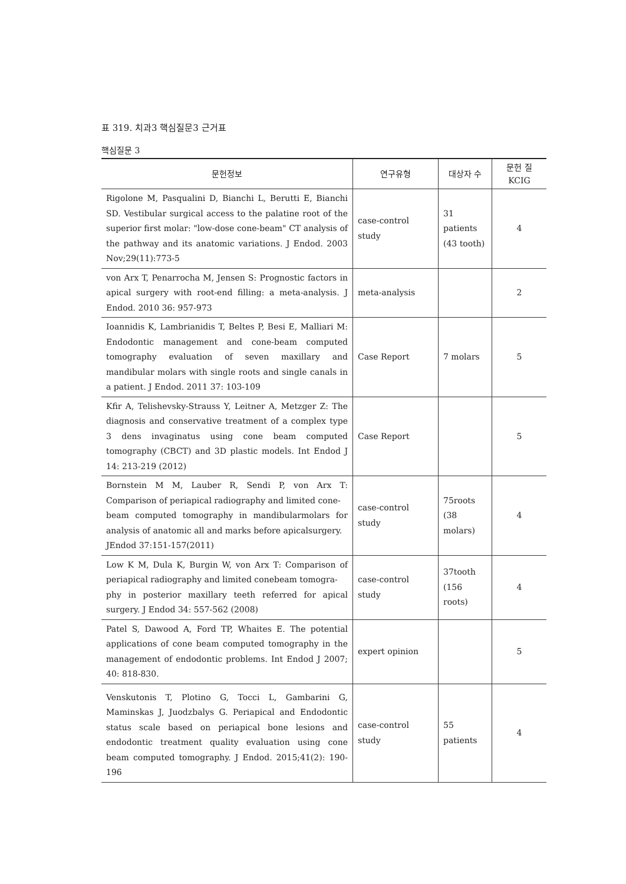표 319. 치과3 핵심질문3 근거표
핵심질문 3
| 문헌정보 | 연구유형 | 대상자 수 | 문헌 질 KCIG |
| --- | --- | --- | --- |
| Rigolone M, Pasqualini D, Bianchi L, Berutti E, Bianchi SD. Vestibular surgical access to the palatine root of the superior first molar: "low-dose cone-beam" CT analysis of the pathway and its anatomic variations. J Endod. 2003 Nov;29(11):773-5 | case-control study | 31 patients (43 tooth) | 4 |
| von Arx T, Penarrocha M, Jensen S: Prognostic factors in apical surgery with root-end filling: a meta-analysis. J Endod. 2010 36: 957-973 | meta-analysis | | 2 |
| Ioannidis K, Lambrianidis T, Beltes P, Besi E, Malliari M: Endodontic management and cone-beam computed tomography evaluation of seven maxillary and mandibular molars with single roots and single canals in a patient. J Endod. 2011 37: 103-109 | Case Report | 7 molars | 5 |
| Kfir A, Telishevsky-Strauss Y, Leitner A, Metzger Z: The diagnosis and conservative treatment of a complex type 3 dens invaginatus using cone beam computed tomography (CBCT) and 3D plastic models. Int Endod J 14: 213-219 (2012) | Case Report | | 5 |
| Bornstein M M, Lauber R, Sendi P, von Arx T: Comparison of periapical radiography and limited cone- beam computed tomography in mandibularmolars for analysis of anatomic all and marks before apicalsurgery. JEndod 37:151-157(2011) | case-control study | 75roots (38 molars) | 4 |
| Low K M, Dula K, Burgin W, von Arx T: Comparison of periapical radiography and limited conebeam tomogra- phy in posterior maxillary teeth referred for apical surgery. J Endod 34: 557-562 (2008) | case-control study | 37tooth (156 roots) | 4 |
| Patel S, Dawood A, Ford TP, Whaites E. The potential applications of cone beam computed tomography in the management of endodontic problems. Int Endod J 2007; 40: 818-830. | expert opinion | | 5 |
| Venskutonis T, Plotino G, Tocci L, Gambarini G, Maminskas J, Juodzbalys G. Periapical and Endodontic status scale based on periapical bone lesions and endodontic treatment quality evaluation using cone beam computed tomography. J Endod. 2015;41(2): 190-196 | case-control study | 55 patients | 4 |